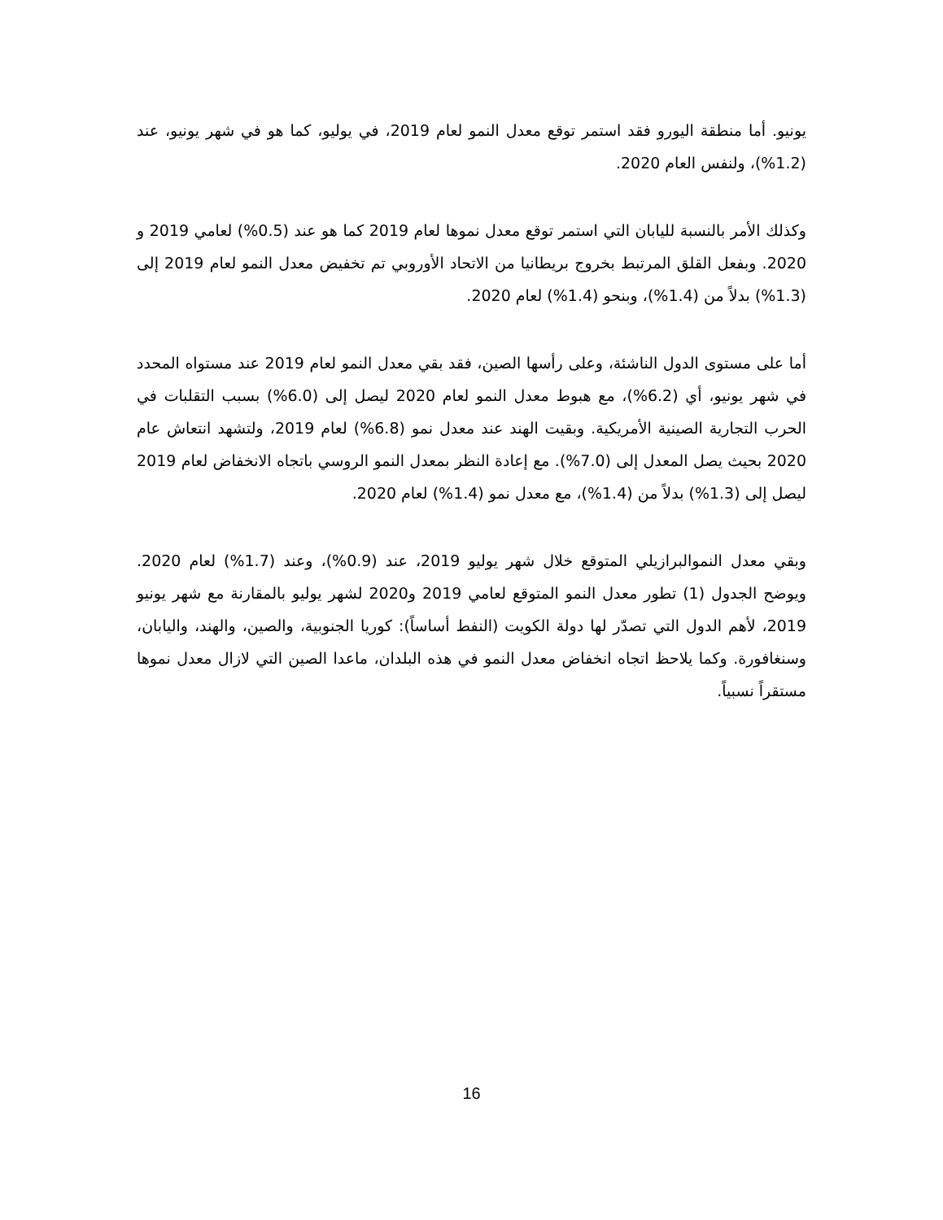يونيو. أما منطقة اليورو فقد استمر توقع معدل النمو لعام 2019، في يوليو، كما هو في شهر يونيو، عند (1.2%)، ولنفس العام 2020.
وكذلك الأمر بالنسبة لليابان التي استمر توقع معدل نموها لعام 2019 كما هو عند (0.5%) لعامي 2019 و 2020. وبفعل القلق المرتبط بخروج بريطانيا من الاتحاد الأوروبي تم تخفيض معدل النمو لعام 2019 إلى (1.3%) بدلاً من (1.4%)، وبنحو (1.4%) لعام 2020.
أما على مستوى الدول الناشئة، وعلى رأسها الصين، فقد بقي معدل النمو لعام 2019 عند مستواه المحدد في شهر يونيو، أي (6.2%)، مع هبوط معدل النمو لعام 2020 ليصل إلى (6.0%) بسبب التقلبات في الحرب التجارية الصينية الأمريكية. وبقيت الهند عند معدل نمو (6.8%) لعام 2019، ولتشهد انتعاش عام 2020 بحيث يصل المعدل إلى (7.0%). مع إعادة النظر بمعدل النمو الروسي باتجاه الانخفاض لعام 2019 ليصل إلى (1.3%) بدلاً من (1.4%)، مع معدل نمو (1.4%) لعام 2020.
وبقي معدل النموالبرازيلي المتوقع خلال شهر يوليو 2019، عند (0.9%)، وعند (1.7%) لعام 2020. ويوضح الجدول (1) تطور معدل النمو المتوقع لعامي 2019 و2020 لشهر يوليو بالمقارنة مع شهر يونيو 2019، لأهم الدول التي تصدّر لها دولة الكويت (النفط أساساً): كوريا الجنوبية، والصين، والهند، واليابان، وسنغافورة. وكما يلاحظ اتجاه انخفاض معدل النمو في هذه البلدان، ماعدا الصين التي لازال معدل نموها مستقراً نسبياً.
16